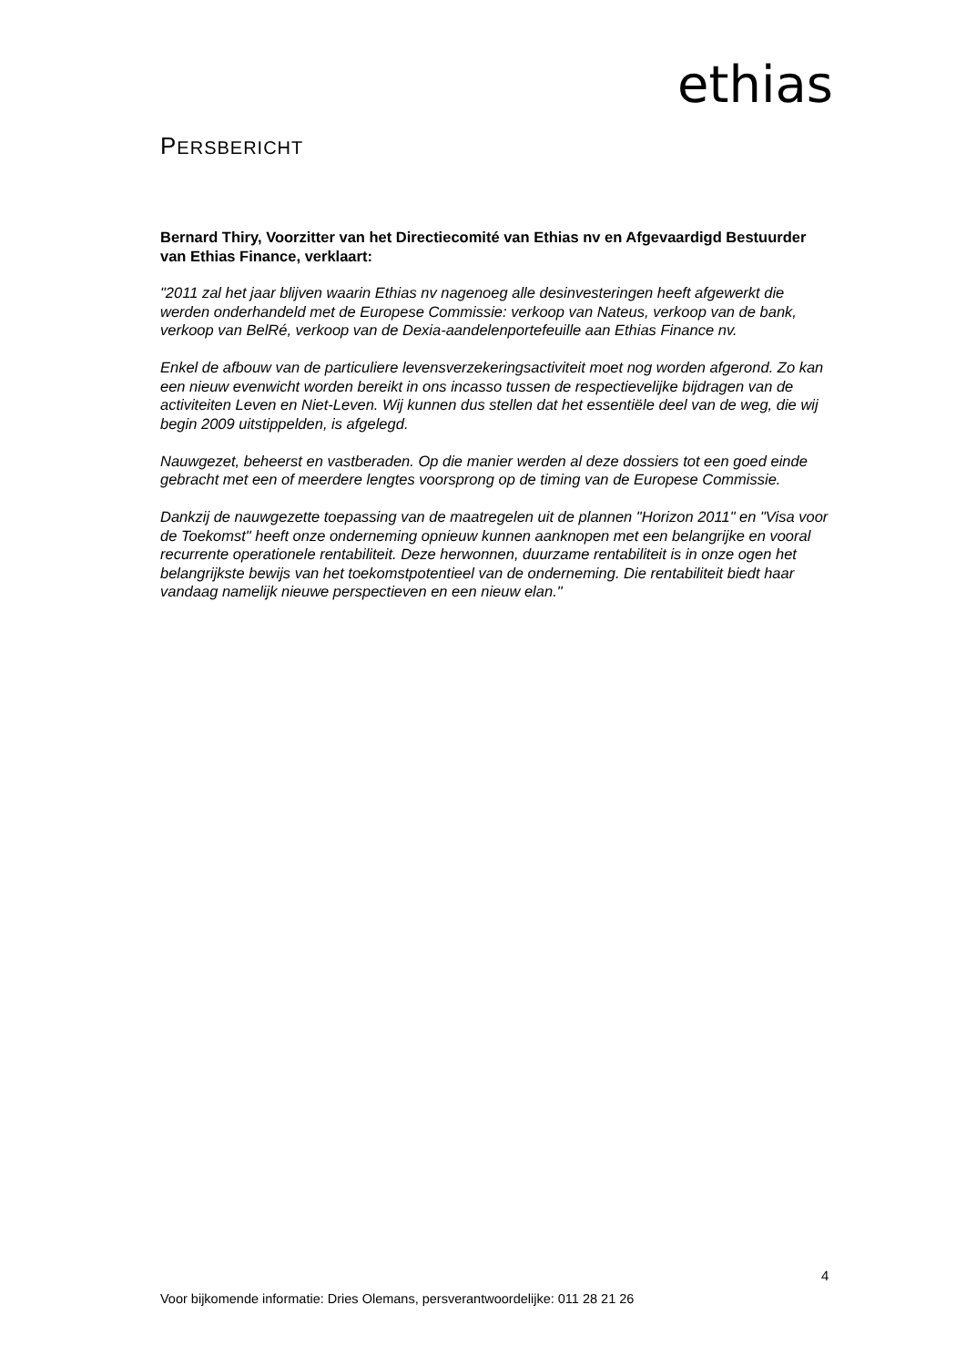ethias
PERSBERICHT
Bernard Thiry, Voorzitter van het Directiecomité van Ethias nv en Afgevaardigd Bestuurder van Ethias Finance, verklaart:
"2011 zal het jaar blijven waarin Ethias nv nagenoeg alle desinvesteringen heeft afgewerkt die werden onderhandeld met de Europese Commissie: verkoop van Nateus, verkoop van de bank, verkoop van BelRé, verkoop van de Dexia-aandelenportefeuille aan Ethias Finance nv.
Enkel de afbouw van de particuliere levensverzekeringsactiviteit moet nog worden afgerond. Zo kan een nieuw evenwicht worden bereikt in ons incasso tussen de respectievelijke bijdragen van de activiteiten Leven en Niet-Leven. Wij kunnen dus stellen dat het essentiële deel van de weg, die wij begin 2009 uitstippelden, is afgelegd.
Nauwgezet, beheerst en vastberaden. Op die manier werden al deze dossiers tot een goed einde gebracht met een of meerdere lengtes voorsprong op de timing van de Europese Commissie.
Dankzij de nauwgezette toepassing van de maatregelen uit de plannen "Horizon 2011" en "Visa voor de Toekomst" heeft onze onderneming opnieuw kunnen aanknopen met een belangrijke en vooral recurrente operationele rentabiliteit. Deze herwonnen, duurzame rentabiliteit is in onze ogen het belangrijkste bewijs van het toekomstpotentieel van de onderneming. Die rentabiliteit biedt haar vandaag namelijk nieuwe perspectieven en een nieuw elan."
4
Voor bijkomende informatie: Dries Olemans, persverantwoordelijke: 011 28 21 26